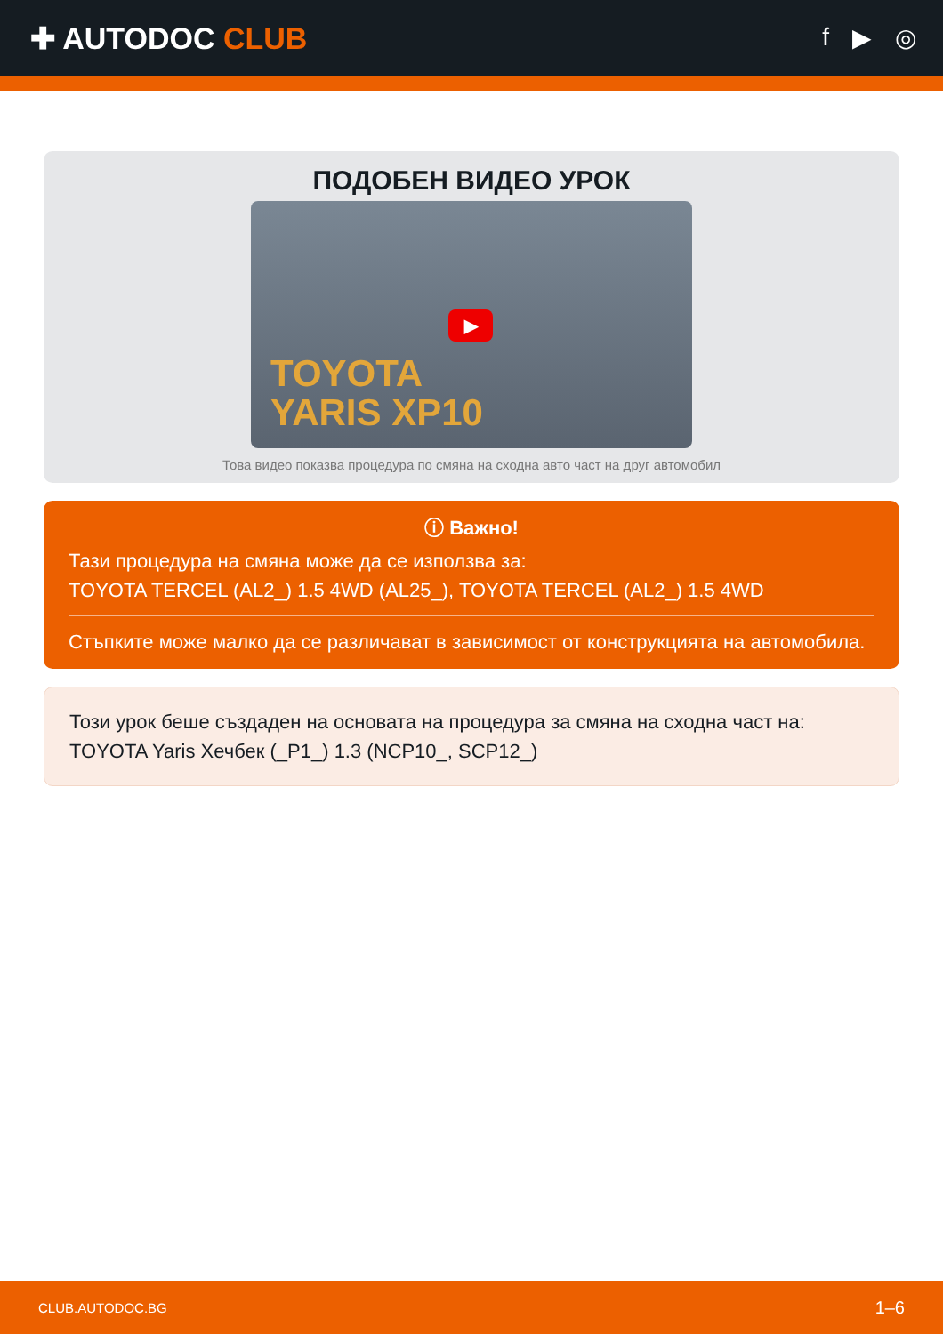✚ AUTODOC CLUB
f ▶ ◎
ПОДОБЕН ВИДЕО УРОК
▶
TOYOTA
YARIS XP10
Това видео показва процедура по смяна на сходна авто част на друг автомобил
ⓘ Важно!
Тази процедура на смяна може да се използва за:
TOYOTA TERCEL (AL2_) 1.5 4WD (AL25_), TOYOTA TERCEL (AL2_) 1.5 4WD
Стъпките може малко да се различават в зависимост от конструкцията на автомобила.
Този урок беше създаден на основата на процедура за смяна на сходна част на: TOYOTA Yaris Хечбек (_P1_) 1.3 (NCP10_, SCP12_)
CLUB.AUTODOC.BG 1–6